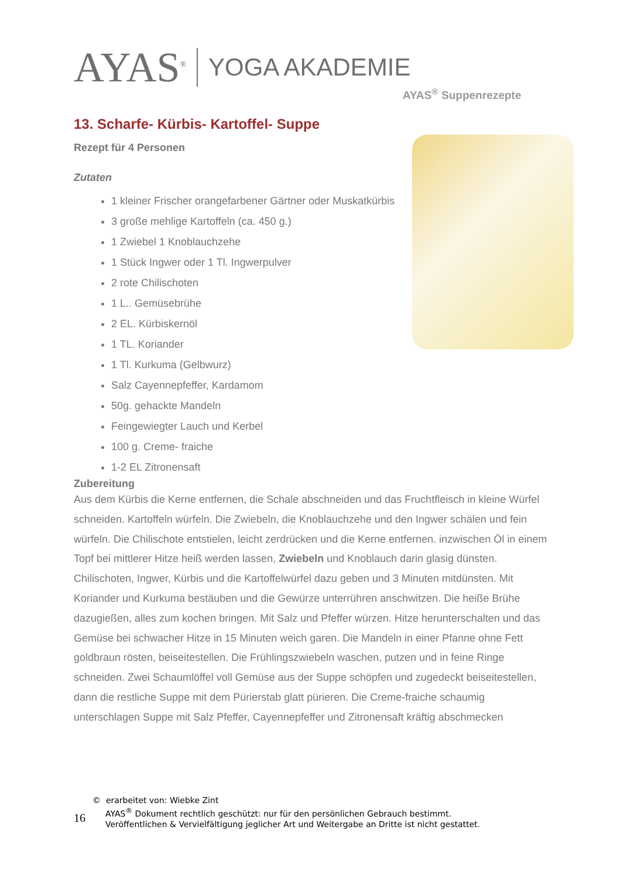AYAS<sup>®</sup>
YOGA AKADEMIE
AYAS<sup>®</sup> Suppenrezepte
13. Scharfe- Kürbis- Kartoffel- Suppe
Rezept für 4 Personen
Zutaten
1 kleiner Frischer orangefarbener Gärtner oder Muskatkürbis
3 große mehlige Kartoffeln (ca. 450 g.)
1 Zwiebel 1 Knoblauchzehe
1 Stück Ingwer oder 1 Tl. Ingwerpulver
2 rote Chilischoten
1 L.. Gemüsebrühe
2 EL. Kürbiskernöl
1 TL. Koriander
1 Tl. Kurkuma (Gelbwurz)
Salz Cayennepfeffer, Kardamom
50g. gehackte Mandeln
Feingewiegter Lauch und Kerbel
100 g. Creme- fraiche
1-2 EL Zitronensaft
Zubereitung
Aus dem Kürbis die Kerne entfernen, die Schale abschneiden und das Fruchtfleisch in kleine Würfel schneiden. Kartoffeln würfeln. Die Zwiebeln, die Knoblauchzehe und den Ingwer schälen und fein würfeln. Die Chilischote entstielen, leicht zerdrücken und die Kerne entfernen. inzwischen Öl in einem Topf bei mittlerer Hitze heiß werden lassen, Zwiebeln und Knoblauch darin glasig dünsten. Chilischoten, Ingwer, Kürbis und die Kartoffelwürfel dazu geben und 3 Minuten mitdünsten. Mit Koriander und Kurkuma bestäuben und die Gewürze unterrühren anschwitzen. Die heiße Brühe dazugießen, alles zum kochen bringen. Mit Salz und Pfeffer würzen. Hitze herunterschalten und das Gemüse bei schwacher Hitze in 15 Minuten weich garen. Die Mandeln in einer Pfanne ohne Fett goldbraun rösten, beiseitestellen. Die Frühlingszwiebeln waschen, putzen und in feine Ringe schneiden. Zwei Schaumlöffel voll Gemüse aus der Suppe schöpfen und zugedeckt beiseitestellen, dann die restliche Suppe mit dem Pürierstab glatt pürieren. Die Creme-fraiche schaumig unterschlagen Suppe mit Salz Pfeffer, Cayennepfeffer und Zitronensaft kräftig abschmecken
16
© erarbeitet von: Wiebke Zint
AYAS<sup>®</sup> Dokument rechtlich geschützt: nur für den persönlichen Gebrauch bestimmt.
Veröffentlichen & Vervielfältigung jeglicher Art und Weitergabe an Dritte ist nicht gestattet.